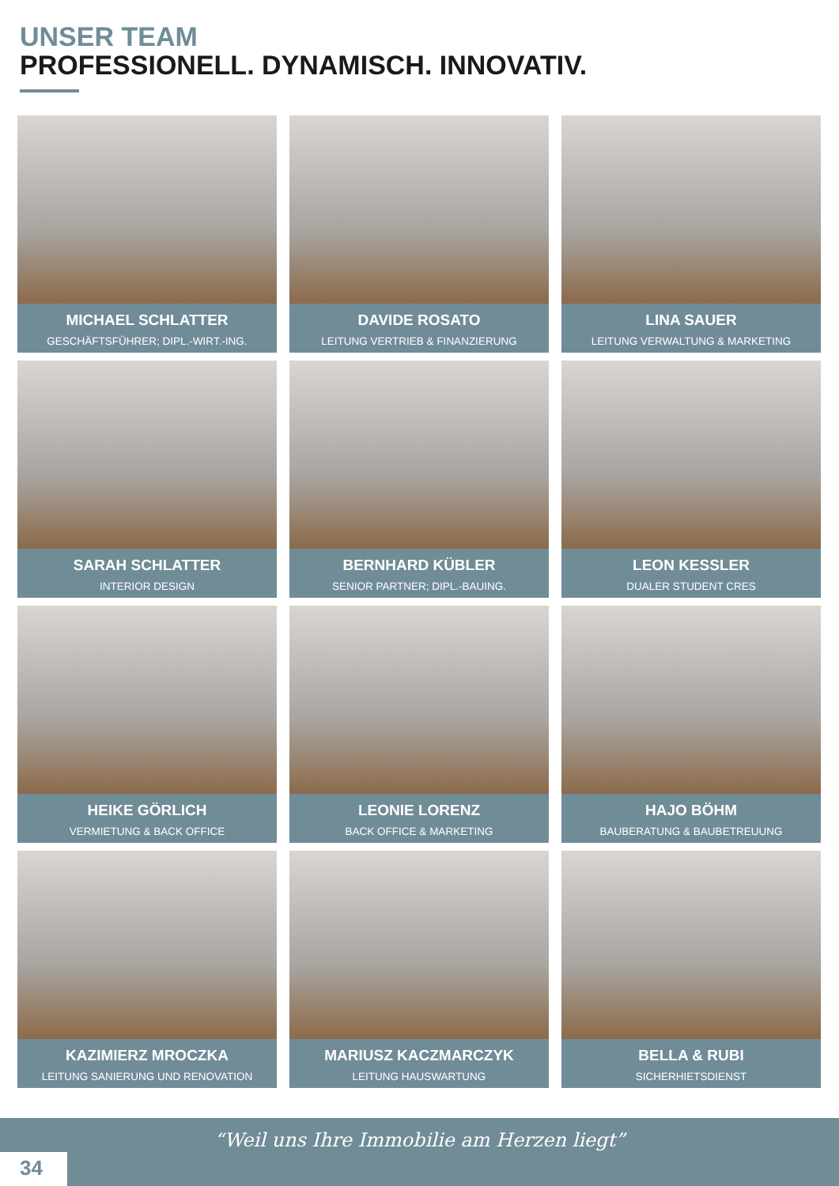UNSER TEAM
PROFESSIONELL. DYNAMISCH. INNOVATIV.
MICHAEL SCHLATTER
GESCHÄFTSFÜHRER; DIPL.-WIRT.-ING.
DAVIDE ROSATO
LEITUNG VERTRIEB & FINANZIERUNG
LINA SAUER
LEITUNG VERWALTUNG & MARKETING
SARAH SCHLATTER
INTERIOR DESIGN
BERNHARD KÜBLER
SENIOR PARTNER; DIPL.-BAUING.
LEON KESSLER
DUALER STUDENT CRES
HEIKE GÖRLICH
VERMIETUNG & BACK OFFICE
LEONIE LORENZ
BACK OFFICE & MARKETING
HAJO BÖHM
BAUBERATUNG & BAUBETREUUNG
KAZIMIERZ MROCZKA
LEITUNG SANIERUNG UND RENOVATION
MARIUSZ KACZMARCZYK
LEITUNG HAUSWARTUNG
BELLA & RUBI
SICHERHIETSDIENST
“Weil uns Ihre Immobilie am Herzen liegt”
34